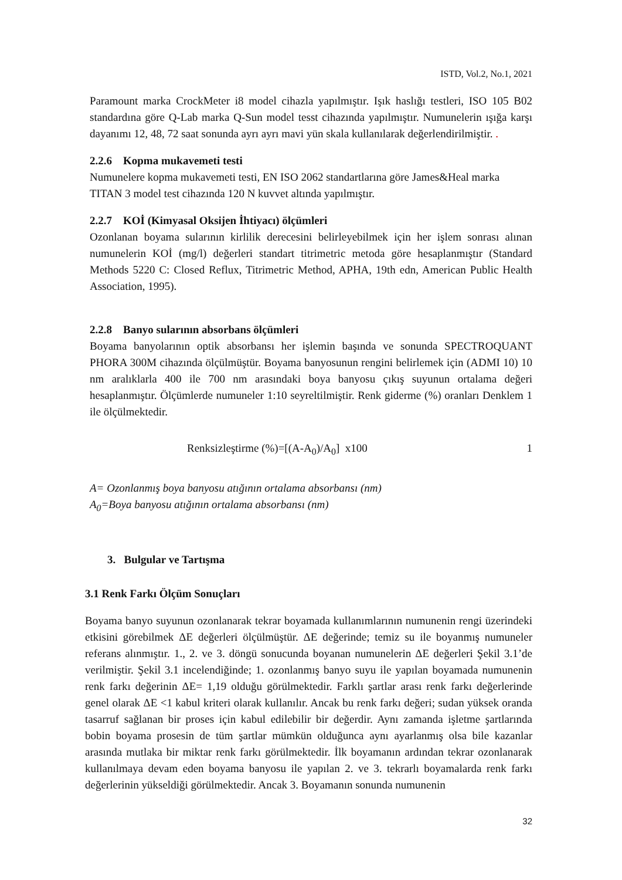ISTD, Vol.2, No.1, 2021
Paramount marka CrockMeter i8 model cihazla yapılmıştır. Işık haslığı testleri, ISO 105 B02 standardına göre Q-Lab marka Q-Sun model tesst cihazında yapılmıştır. Numunelerin ışığa karşı dayanımı 12, 48, 72 saat sonunda ayrı ayrı mavi yün skala kullanılarak değerlendirilmiştir. .
2.2.6 Kopma mukavemeti testi
Numunelere kopma mukavemeti testi, EN ISO 2062 standartlarına göre James&Heal marka TITAN 3 model test cihazında 120 N kuvvet altında yapılmıştır.
2.2.7 KOİ (Kimyasal Oksijen İhtiyacı) ölçümleri
Ozonlanan boyama sularının kirlilik derecesini belirleyebilmek için her işlem sonrası alınan numunelerin KOİ (mg/l) değerleri standart titrimetric metoda göre hesaplanmıştır (Standard Methods 5220 C: Closed Reflux, Titrimetric Method, APHA, 19th edn, American Public Health Association, 1995).
2.2.8 Banyo sularının absorbans ölçümleri
Boyama banyolarının optik absorbansı her işlemin başında ve sonunda SPECTROQUANT PHORA 300M cihazında ölçülmüştür. Boyama banyosunun rengini belirlemek için (ADMI 10) 10 nm aralıklarla 400 ile 700 nm arasındaki boya banyosu çıkış suyunun ortalama değeri hesaplanmıştır. Ölçümlerde numuneler 1:10 seyreltilmiştir. Renk giderme (%) oranları Denklem 1 ile ölçülmektedir.
Renksizleştirme (%)=[(A-A<sub>0</sub>)/A<sub>0</sub>] x100 1
A= Ozonlanmış boya banyosu atığının ortalama absorbansı (nm)
A<sub>0</sub>=Boya banyosu atığının ortalama absorbansı (nm)
3. Bulgular ve Tartışma
3.1 Renk Farkı Ölçüm Sonuçları
Boyama banyo suyunun ozonlanarak tekrar boyamada kullanımlarının numunenin rengi üzerindeki etkisini görebilmek ΔE değerleri ölçülmüştür. ΔE değerinde; temiz su ile boyanmış numuneler referans alınmıştır. 1., 2. ve 3. döngü sonucunda boyanan numunelerin ΔE değerleri Şekil 3.1’de verilmiştir. Şekil 3.1 incelendiğinde; 1. ozonlanmış banyo suyu ile yapılan boyamada numunenin renk farkı değerinin ΔE= 1,19 olduğu görülmektedir. Farklı şartlar arası renk farkı değerlerinde genel olarak ΔE <1 kabul kriteri olarak kullanılır. Ancak bu renk farkı değeri; sudan yüksek oranda tasarruf sağlanan bir proses için kabul edilebilir bir değerdir. Aynı zamanda işletme şartlarında bobin boyama prosesin de tüm şartlar mümkün olduğunca aynı ayarlanmış olsa bile kazanlar arasında mutlaka bir miktar renk farkı görülmektedir. İlk boyamanın ardından tekrar ozonlanarak kullanılmaya devam eden boyama banyosu ile yapılan 2. ve 3. tekrarlı boyamalarda renk farkı değerlerinin yükseldiği görülmektedir. Ancak 3. Boyamanın sonunda numunenin
32